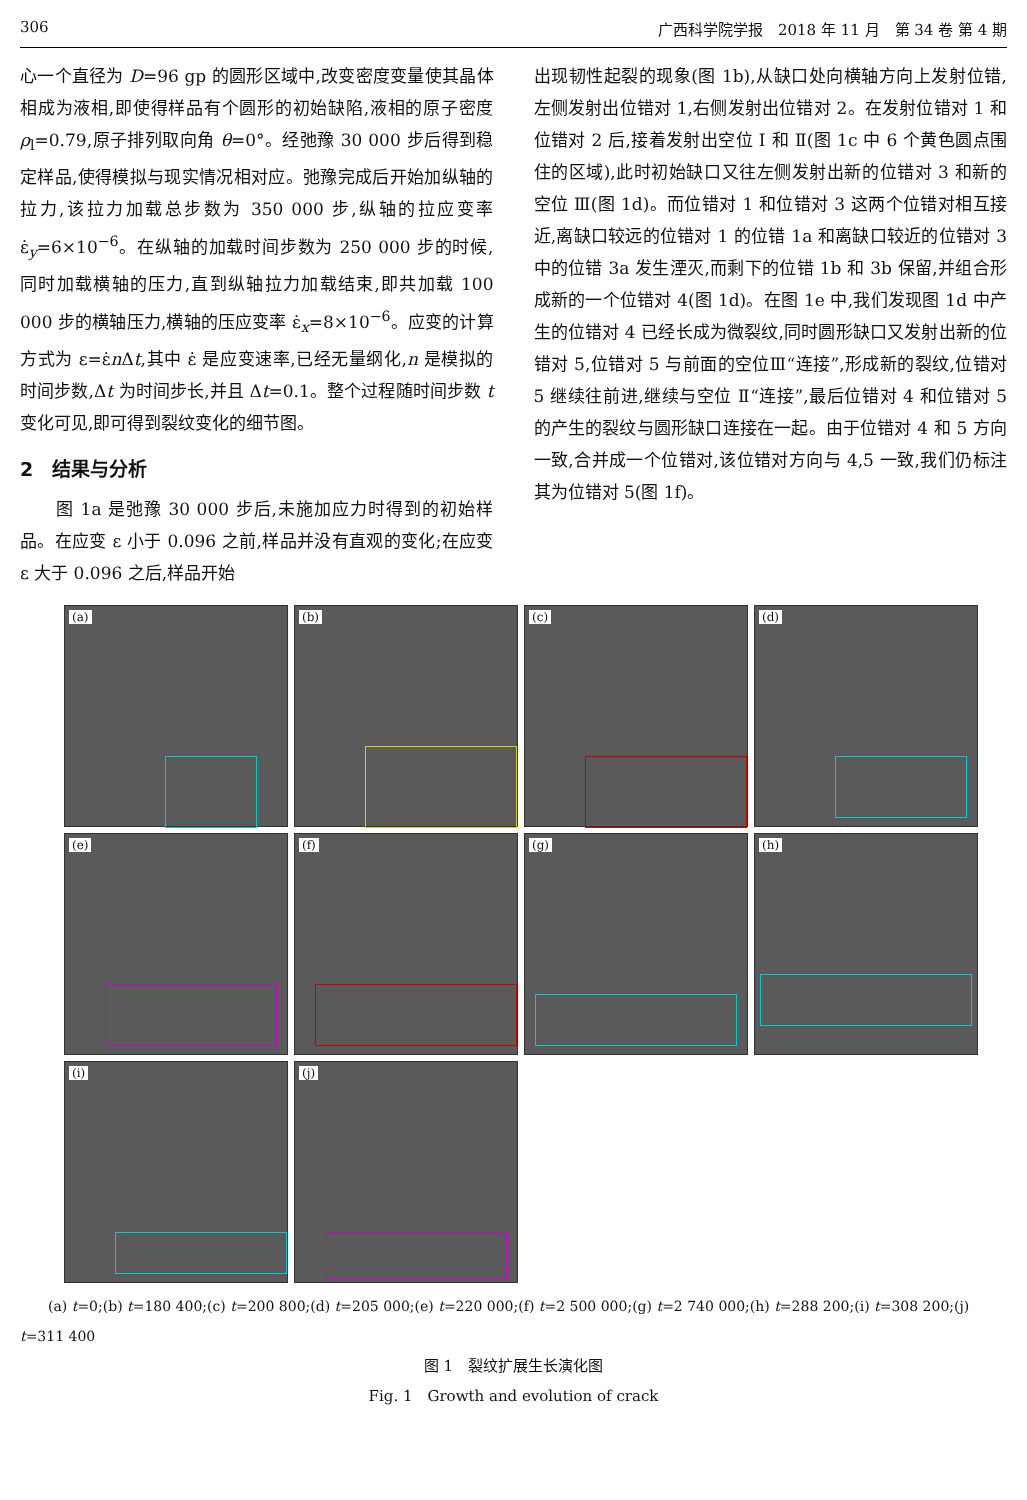306 广西科学院学报　2018 年 11 月　第 34 卷 第 4 期
心一个直径为 D=96 gp 的圆形区域中,改变密度变量使其晶体相成为液相,即使得样品有个圆形的初始缺陷,液相的原子密度 ρ<sub>l</sub>=0.79,原子排列取向角 θ=0°。经弛豫 30 000 步后得到稳定样品,使得模拟与现实情况相对应。弛豫完成后开始加纵轴的拉力,该拉力加载总步数为 350 000 步,纵轴的拉应变率 ε̇<sub>y</sub>=6×10<sup>−6</sup>。在纵轴的加载时间步数为 250 000 步的时候,同时加载横轴的压力,直到纵轴拉力加载结束,即共加载 100 000 步的横轴压力,横轴的压应变率 ε̇<sub>x</sub>=8×10<sup>−6</sup>。应变的计算方式为 ε=ε̇n Δt,其中 ε̇ 是应变速率,已经无量纲化,n 是模拟的时间步数,Δt 为时间步长,并且 Δt=0.1。整个过程随时间步数 t 变化可见,即可得到裂纹变化的细节图。
2　结果与分析
　　图 1a 是弛豫 30 000 步后,未施加应力时得到的初始样品。在应变 ε 小于 0.096 之前,样品并没有直观的变化;在应变 ε 大于 0.096 之后,样品开始
出现韧性起裂的现象(图 1b),从缺口处向横轴方向上发射位错,左侧发射出位错对 1,右侧发射出位错对 2。在发射位错对 1 和位错对 2 后,接着发射出空位 Ⅰ 和 Ⅱ(图 1c 中 6 个黄色圆点围住的区域),此时初始缺口又往左侧发射出新的位错对 3 和新的空位 Ⅲ(图 1d)。而位错对 1 和位错对 3 这两个位错对相互接近,离缺口较远的位错对 1 的位错 1a 和离缺口较近的位错对 3 中的位错 3a 发生湮灭,而剩下的位错 1b 和 3b 保留,并组合形成新的一个位错对 4(图 1d)。在图 1e 中,我们发现图 1d 中产生的位错对 4 已经长成为微裂纹,同时圆形缺口又发射出新的位错对 5,位错对 5 与前面的空位Ⅲ“连接”,形成新的裂纹,位错对 5 继续往前进,继续与空位 Ⅱ“连接”,最后位错对 4 和位错对 5 的产生的裂纹与圆形缺口连接在一起。由于位错对 4 和 5 方向一致,合并成一个位错对,该位错对方向与 4,5 一致,我们仍标注其为位错对 5(图 1f)。
(a)
(b)
(c)
(d)
(e)
(f)
(g)
(h)
(i)
(j)
　　(a) t=0;(b) t=180 400;(c) t=200 800;(d) t=205 000;(e) t=220 000;(f) t=2 500 000;(g) t=2 740 000;(h) t=288 200;(i) t=308 200;(j) t=311 400
图 1　裂纹扩展生长演化图
Fig. 1　Growth and evolution of crack